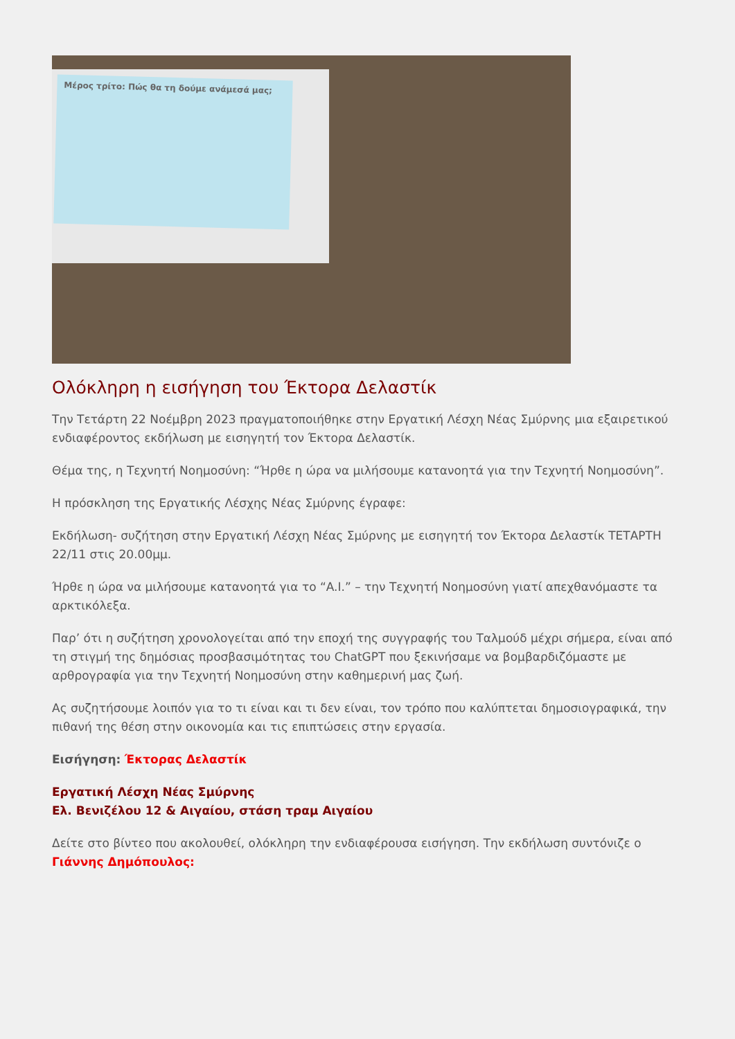Μέρος τρίτο: Πώς θα τη δούμε ανάμεσά μας;
Ολόκληρη η εισήγηση του Έκτορα Δελαστίκ
Την Τετάρτη 22 Νοέμβρη 2023 πραγματοποιήθηκε στην Εργατική Λέσχη Νέας Σμύρνης μια εξαιρετικού ενδιαφέροντος εκδήλωση με εισηγητή τον Έκτορα Δελαστίκ.
Θέμα της, η Τεχνητή Νοημοσύνη: “Ήρθε η ώρα να μιλήσουμε κατανοητά για την Τεχνητή Νοημοσύνη”.
Η πρόσκληση της Εργατικής Λέσχης Νέας Σμύρνης έγραφε:
Εκδήλωση- συζήτηση στην Εργατική Λέσχη Νέας Σμύρνης με εισηγητή τον Έκτορα Δελαστίκ ΤΕΤΑΡΤΗ 22/11 στις 20.00μμ.
Ήρθε η ώρα να μιλήσουμε κατανοητά για το “A.I.” – την Τεχνητή Νοημοσύνη γιατί απεχθανόμαστε τα αρκτικόλεξα.
Παρ’ ότι η συζήτηση χρονολογείται από την εποχή της συγγραφής του Ταλμούδ μέχρι σήμερα, είναι από τη στιγμή της δημόσιας προσβασιμότητας του ChatGPT που ξεκινήσαμε να βομβαρδιζόμαστε με αρθρογραφία για την Τεχνητή Νοημοσύνη στην καθημερινή μας ζωή.
Ας συζητήσουμε λοιπόν για το τι είναι και τι δεν είναι, τον τρόπο που καλύπτεται δημοσιογραφικά, την πιθανή της θέση στην οικονομία και τις επιπτώσεις στην εργασία.
Εισήγηση: Έκτορας Δελαστίκ
Εργατική Λέσχη Νέας Σμύρνης
Ελ. Βενιζέλου 12 & Αιγαίου, στάση τραμ Αιγαίου
Δείτε στο βίντεο που ακολουθεί, ολόκληρη την ενδιαφέρουσα εισήγηση. Την εκδήλωση συντόνιζε ο Γιάννης Δημόπουλος: